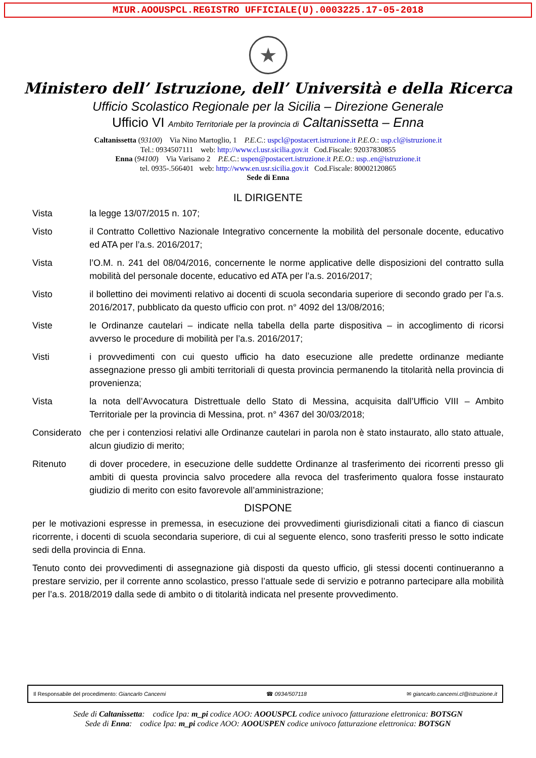MIUR.AOOUSPCL.REGISTRO UFFICIALE(U).0003225.17-05-2018
★
Ministero dell’ Istruzione, dell’ Università e della Ricerca
Ufficio Scolastico Regionale per la Sicilia – Direzione Generale
Ufficio VI Ambito Territoriale per la provincia di Caltanissetta – Enna
Caltanissetta (93100) Via Nino Martoglio, 1 P.E.C.: uspcl@postacert.istruzione.it P.E.O.: usp.cl@istruzione.it
Tel.: 0934507111 web: http://www.cl.usr.sicilia.gov.it Cod.Fiscale: 92037830855
Enna (94100) Via Varisano 2 P.E.C.: uspen@postacert.istruzione.it P.E.O.: usp..en@istruzione.it
tel. 0935-.566401 web: http://www.en.usr.sicilia.gov.it Cod.Fiscale: 80002120865
Sede di Enna
IL DIRIGENTE
Vista la legge 13/07/2015 n. 107;
Visto il Contratto Collettivo Nazionale Integrativo concernente la mobilità del personale docente, educativo ed ATA per l’a.s. 2016/2017;
Vista l’O.M. n. 241 del 08/04/2016, concernente le norme applicative delle disposizioni del contratto sulla mobilità del personale docente, educativo ed ATA per l’a.s. 2016/2017;
Visto il bollettino dei movimenti relativo ai docenti di scuola secondaria superiore di secondo grado per l’a.s. 2016/2017, pubblicato da questo ufficio con prot. n° 4092 del 13/08/2016;
Viste le Ordinanze cautelari – indicate nella tabella della parte dispositiva – in accoglimento di ricorsi avverso le procedure di mobilità per l’a.s. 2016/2017;
Visti i provvedimenti con cui questo ufficio ha dato esecuzione alle predette ordinanze mediante assegnazione presso gli ambiti territoriali di questa provincia permanendo la titolarità nella provincia di provenienza;
Vista la nota dell’Avvocatura Distrettuale dello Stato di Messina, acquisita dall’Ufficio VIII – Ambito Territoriale per la provincia di Messina, prot. n° 4367 del 30/03/2018;
Considerato
che per i contenziosi relativi alle Ordinanze cautelari in parola non è stato instaurato, allo stato attuale, alcun giudizio di merito;
Ritenuto di dover procedere, in esecuzione delle suddette Ordinanze al trasferimento dei ricorrenti presso gli ambiti di questa provincia salvo procedere alla revoca del trasferimento qualora fosse instaurato giudizio di merito con esito favorevole all’amministrazione;
DISPONE
per le motivazioni espresse in premessa, in esecuzione dei provvedimenti giurisdizionali citati a fianco di ciascun ricorrente, i docenti di scuola secondaria superiore, di cui al seguente elenco, sono trasferiti presso le sotto indicate sedi della provincia di Enna.
Tenuto conto dei provvedimenti di assegnazione già disposti da questo ufficio, gli stessi docenti continueranno a prestare servizio, per il corrente anno scolastico, presso l’attuale sede di servizio e potranno partecipare alla mobilità per l’a.s. 2018/2019 dalla sede di ambito o di titolarità indicata nel presente provvedimento.
Il Responsabile del procedimento: Giancarlo Cancemi ☎ 0934/507118 ✉ giancarlo.cancemi.cl@istruzione.it
Sede di Caltanissetta: codice Ipa: m_pi codice AOO: AOOUSPCL codice univoco fatturazione elettronica: BOTSGN
Sede di Enna: codice Ipa: m_pi codice AOO: AOOUSPEN codice univoco fatturazione elettronica: BOTSGN